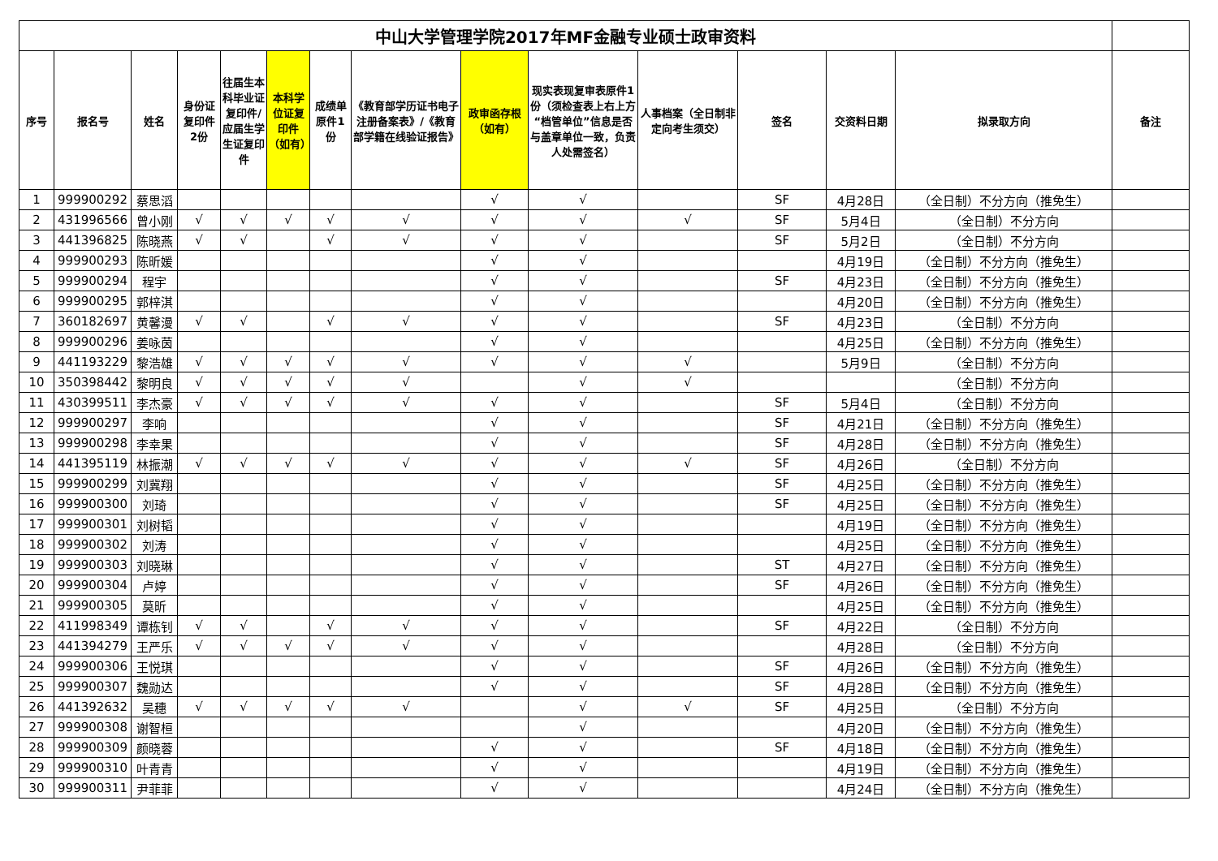| 中山大学管理学院2017年MF金融专业硕士政审资料 | | | | | | | | | | | | | | |
| 序号 | 报名号 | 姓名 | 身份证复印件2份 | 往届生本科毕业证复印件/应届生学生证复印件 | 本科学位证复印件（如有） | 成绩单原件1份 | 《教育部学历证书电子注册备案表》/《教育部学籍在线验证报告》 | 政审函存根（如有） | 现实表现复审表原件1份（须检查表上右上方“档管单位”信息是否与盖章单位一致，负责人处需签名） | 人事档案（全日制非定向考生须交） | 签名 | 交资料日期 | 拟录取方向 | 备注 |
| 1 | 999900292 | 蔡思滔 | | | | | | √ | √ | | SF | 4月28日 | （全日制）不分方向（推免生） | |
| 2 | 431996566 | 曾小刚 | √ | √ | √ | √ | √ | √ | √ | √ | SF | 5月4日 | （全日制）不分方向 | |
| 3 | 441396825 | 陈晓燕 | √ | √ | | √ | √ | √ | √ | | SF | 5月2日 | （全日制）不分方向 | |
| 4 | 999900293 | 陈昕媛 | | | | | | √ | √ | | | 4月19日 | （全日制）不分方向（推免生） | |
| 5 | 999900294 | 程宇 | | | | | | √ | √ | | SF | 4月23日 | （全日制）不分方向（推免生） | |
| 6 | 999900295 | 郭梓淇 | | | | | | √ | √ | | | 4月20日 | （全日制）不分方向（推免生） | |
| 7 | 360182697 | 黄馨漫 | √ | √ | | √ | √ | √ | √ | | SF | 4月23日 | （全日制）不分方向 | |
| 8 | 999900296 | 姜咏茵 | | | | | | √ | √ | | | 4月25日 | （全日制）不分方向（推免生） | |
| 9 | 441193229 | 黎浩雄 | √ | √ | √ | √ | √ | √ | √ | √ | | 5月9日 | （全日制）不分方向 | |
| 10 | 350398442 | 黎明良 | √ | √ | √ | √ | √ | | √ | √ | | | （全日制）不分方向 | |
| 11 | 430399511 | 李杰豪 | √ | √ | √ | √ | √ | √ | √ | | SF | 5月4日 | （全日制）不分方向 | |
| 12 | 999900297 | 李响 | | | | | | √ | √ | | SF | 4月21日 | （全日制）不分方向（推免生） | |
| 13 | 999900298 | 李幸果 | | | | | | √ | √ | | SF | 4月28日 | （全日制）不分方向（推免生） | |
| 14 | 441395119 | 林振潮 | √ | √ | √ | √ | √ | √ | √ | √ | SF | 4月26日 | （全日制）不分方向 | |
| 15 | 999900299 | 刘冀翔 | | | | | | √ | √ | | SF | 4月25日 | （全日制）不分方向（推免生） | |
| 16 | 999900300 | 刘琦 | | | | | | √ | √ | | SF | 4月25日 | （全日制）不分方向（推免生） | |
| 17 | 999900301 | 刘树韬 | | | | | | √ | √ | | | 4月19日 | （全日制）不分方向（推免生） | |
| 18 | 999900302 | 刘涛 | | | | | | √ | √ | | | 4月25日 | （全日制）不分方向（推免生） | |
| 19 | 999900303 | 刘晓琳 | | | | | | √ | √ | | ST | 4月27日 | （全日制）不分方向（推免生） | |
| 20 | 999900304 | 卢婷 | | | | | | √ | √ | | SF | 4月26日 | （全日制）不分方向（推免生） | |
| 21 | 999900305 | 莫昕 | | | | | | √ | √ | | | 4月25日 | （全日制）不分方向（推免生） | |
| 22 | 411998349 | 谭栋钊 | √ | √ | | √ | √ | √ | √ | | SF | 4月22日 | （全日制）不分方向 | |
| 23 | 441394279 | 王严乐 | √ | √ | √ | √ | √ | √ | √ | | | 4月28日 | （全日制）不分方向 | |
| 24 | 999900306 | 王悦琪 | | | | | | √ | √ | | SF | 4月26日 | （全日制）不分方向（推免生） | |
| 25 | 999900307 | 魏勋达 | | | | | | √ | √ | | SF | 4月28日 | （全日制）不分方向（推免生） | |
| 26 | 441392632 | 吴穗 | √ | √ | √ | √ | √ | | √ | √ | SF | 4月25日 | （全日制）不分方向 | |
| 27 | 999900308 | 谢智桓 | | | | | | | √ | | | 4月20日 | （全日制）不分方向（推免生） | |
| 28 | 999900309 | 颜晓蓉 | | | | | | √ | √ | | SF | 4月18日 | （全日制）不分方向（推免生） | |
| 29 | 999900310 | 叶青青 | | | | | | √ | √ | | | 4月19日 | （全日制）不分方向（推免生） | |
| 30 | 999900311 | 尹菲菲 | | | | | | √ | √ | | | 4月24日 | （全日制）不分方向（推免生） | |